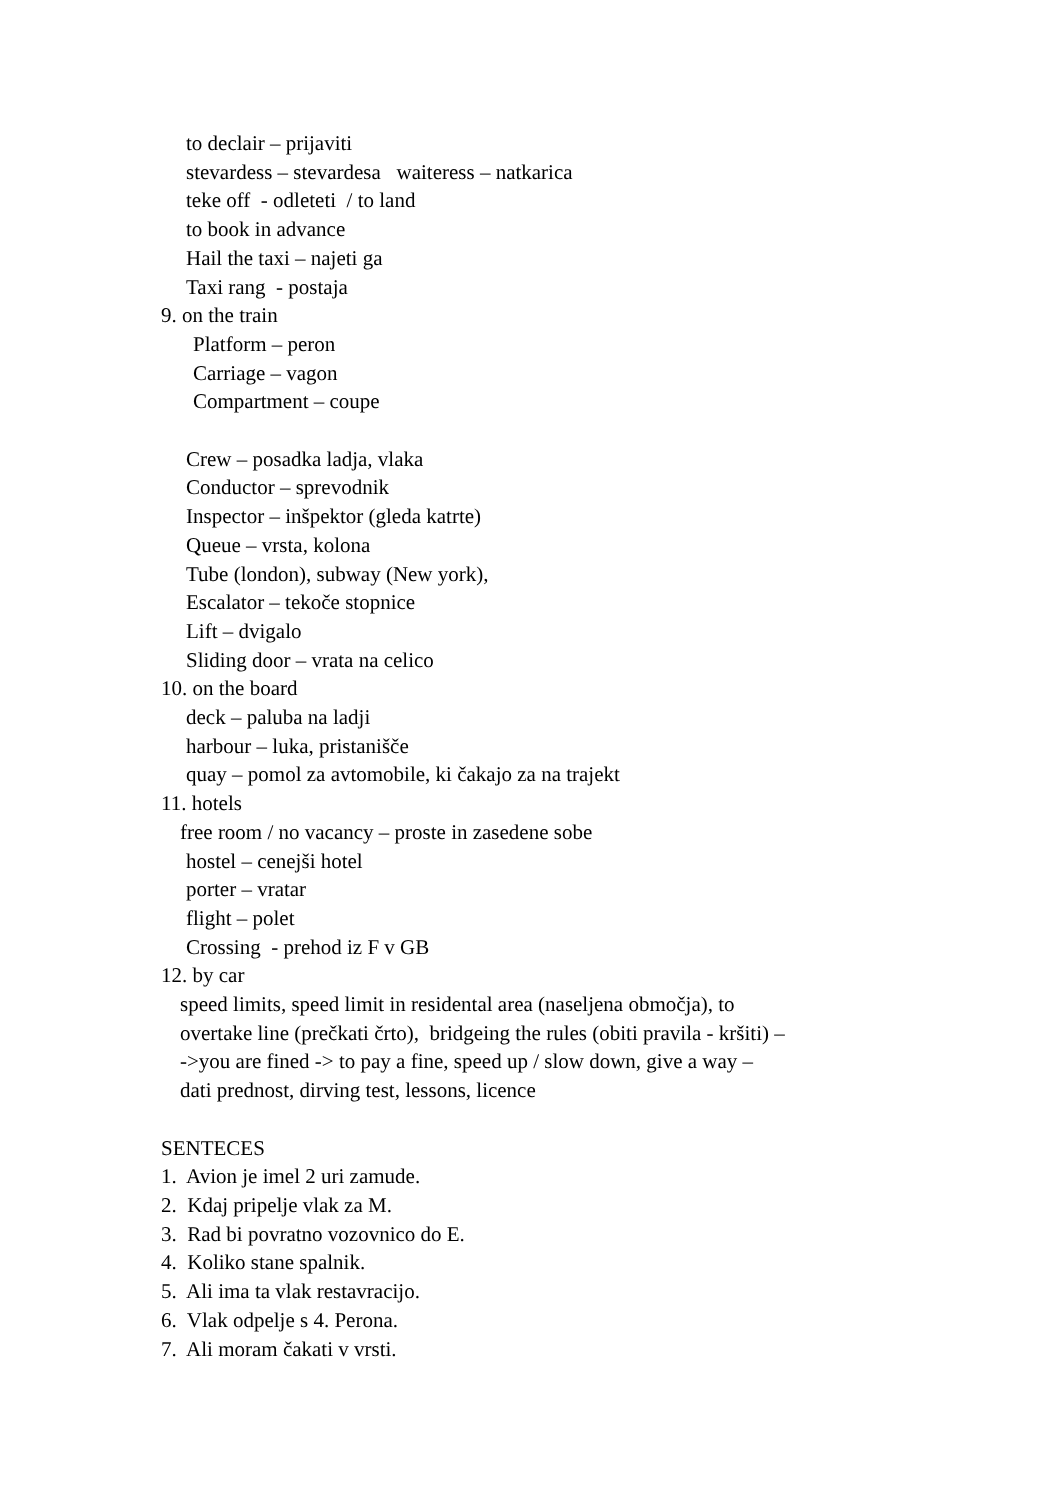to declair – prijaviti
stevardess – stevardesa waiteress – natkarica
teke off - odleteti / to land
to book in advance
Hail the taxi – najeti ga
Taxi rang - postaja
9. on the train
Platform – peron
Carriage – vagon
Compartment – coupe
Crew – posadka ladja, vlaka
Conductor – sprevodnik
Inspector – inšpektor (gleda katrte)
Queue – vrsta, kolona
Tube (london), subway (New york),
Escalator – tekoče stopnice
Lift – dvigalo
Sliding door – vrata na celico
10. on the board
deck – paluba na ladji
harbour – luka, pristanišče
quay – pomol za avtomobile, ki čakajo za na trajekt
11. hotels
free room / no vacancy – proste in zasedene sobe
hostel – cenejši hotel
porter – vratar
flight – polet
Crossing - prehod iz F v GB
12. by car
speed limits, speed limit in residental area (naseljena območja), to
overtake line (prečkati črto), bridgeing the rules (obiti pravila - kršiti) –
->you are fined -> to pay a fine, speed up / slow down, give a way –
dati prednost, dirving test, lessons, licence
SENTECES
1. Avion je imel 2 uri zamude.
2. Kdaj pripelje vlak za M.
3. Rad bi povratno vozovnico do E.
4. Koliko stane spalnik.
5. Ali ima ta vlak restavracijo.
6. Vlak odpelje s 4. Perona.
7. Ali moram čakati v vrsti.